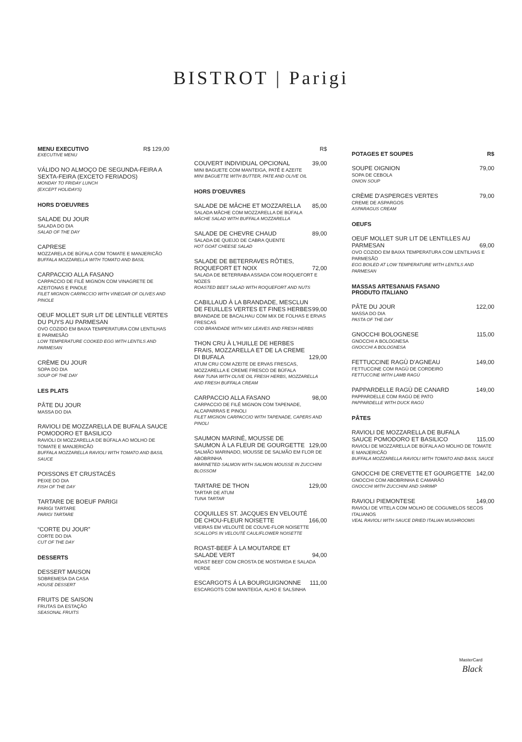BISTROT | Parigi
MENU EXECUTIVO R$ 129,00
EXECUTIVE MENU
VÁLIDO NO ALMOÇO DE SEGUNDA-FEIRA A SEXTA-FEIRA (EXCETO FERIADOS)
MONDAY TO FRIDAY LUNCH
(EXCEPT HOLIDAYS)
HORS D'OEUVRES
SALADE DU JOUR
SALADA DO DIA
SALAD OF THE DAY
CAPRESE
MOZZARELA DE BÚFALA COM TOMATE E MANJERICÃO
BUFFALA MOZZARELLA WITH TOMATO AND BASIL
CARPACCIO ALLA FASANO
CARPACCIO DE FILÉ MIGNON COM VINAGRETE DE AZEITONAS E PINOLE
FILET MIGNON CARPACCIO WITH VINEGAR OF OLIVES AND PINOLE
OEUF MOLLET SUR LIT DE LENTILLE VERTES DU PUYS AU PARMESAN
OVO COZIDO EM BAIXA TEMPERATURA COM LENTILHAS E PARMESÃO
LOW TEMPERATURE COOKED EGG WITH LENTILS AND PARMESAN
CRÈME DU JOUR
SOPA DO DIA
SOUP OF THE DAY
LES PLATS
PÂTE DU JOUR
MASSA DO DIA
RAVIOLI DE MOZZARELLA DE BUFALA SAUCE POMODORO ET BASILICO
RAVIOLI DI MOZZARELLA DE BÚFALA AO MOLHO DE TOMATE E MANJERICÃO
BUFFALA MOZZARELLA RAVIOLI WITH TOMATO AND BASIL SAUCE
POISSONS ET CRUSTACÉS
PEIXE DO DIA
FISH OF THE DAY
TARTARE DE BOEUF PARIGI
PARIGI TARTARE
PARIGI TARTARE
“CORTE DU JOUR”
CORTE DO DIA
CUT OF THE DAY
DESSERTS
DESSERT MAISON
SOBREMESA DA CASA
HOUSE DESSERT
FRUITS DE SAISON
FRUTAS DA ESTAÇÃO
SEASONAL FRUITS
R$
COUVERT INDIVIDUAL OPCIONAL 39,00
MINI BAGUETE COM MANTEIGA, PATÊ E AZEITE
MINI BAGUETTE WITH BUTTER, PATE AND OLIVE OIL
HORS D'OEUVRES
SALADE DE MÂCHE ET MOZZARELLA 85,00
SALADA MÂCHE COM MOZZARELLA DE BÚFALA
MÂCHE SALAD WITH BUFFALA MOZZARELLA
SALADE DE CHEVRE CHAUD 89,00
SALADA DE QUEIJO DE CABRA QUENTE
HOT GOAT CHEESE SALAD
SALADE DE BETERRAVES RÔTIES, ROQUEFORT ET NOIX 72,00
SALADA DE BETERRABA ASSADA COM ROQUEFORT E NOZES
ROASTED BEET SALAD WITH ROQUEFORT AND NUTS
CABILLAUD À LA BRANDADE, MESCLUN DE FEUILLES VERTES ET FINES HERBES 99,00
BRANDADE DE BACALHAU COM MIX DE FOLHAS E ERVAS FRESCAS
COD BRANDADE WITH MIX LEAVES AND FRESH HERBS
THON CRU À L'HUILLE DE HERBES FRAIS, MOZZARELLA ET DE LA CREME DI BUFALA 129,00
ATUM CRU COM AZEITE DE ERVAS FRESCAS, MOZZARELLA E CREME FRESCO DE BÚFALA
RAW TUNA WITH OLIVE OIL FRESH HERBS, MOZZARELLA AND FRESH BUFFALA CREAM
CARPACCIO ALLA FASANO 98,00
CARPACCIO DE FILÉ MIGNON COM TAPENADE, ALCAPARRAS E PINOLI
FILET MIGNON CARPACCIO WITH TAPENADE, CAPERS AND PINOLI
SAUMON MARINÉ, MOUSSE DE SAUMON À LA FLEUR DE GOURGETTE 129,00
SALMÃO MARINADO, MOUSSE DE SALMÃO EM FLOR DE ABOBRINHA
MARINETED SALMON WITH SALMON MOUSSE IN ZUCCHINI BLOSSOM
TARTARE DE THON 129,00
TARTAR DE ATUM
TUNA TARTAR
COQUILLES ST. JACQUES EN VELOUTÉ DE CHOU-FLEUR NOISETTE 166,00
VIEIRAS EM VELOUTÉ DE COUVE-FLOR NOISETTE
SCALLOPS IN VELOUTÉ CAULIFLOWER NOISETTE
ROAST-BEEF À LA MOUTARDE ET SALADE VERT 94,00
ROAST BEEF COM CROSTA DE MOSTARDA E SALADA VERDE
ESCARGOTS Á LA BOURGUIGNONNE 111,00
ESCARGOTS COM MANTEIGA, ALHO E SALSINHA
POTAGES ET SOUPES R$
SOUPE OIGNION 79,00
SOPA DE CEBOLA
ONION SOUP
CRÈME D'ASPERGES VERTES 79,00
CREME DE ASPARGOS
ASPARAGUS CREAM
OEUFS
OEUF MOLLET SUR LIT DE LENTILLES AU PARMESAN 69,00
OVO COZIDO EM BAIXA TEMPERATURA COM LENTILHAS E PARMESÃO
EGG BOILED AT LOW TEMPERATURE WITH LENTILS AND PARMESAN
MASSAS ARTESANAIS FASANO
PRODUTO ITALIANO
PÂTE DU JOUR 122,00
MASSA DO DIA
PASTA OF THE DAY
GNOCCHI BOLOGNESE 115,00
GNOCCHI A BOLOGNESA
GNOCCHI A BOLOGNESA
FETTUCCINE RAGÙ D'AGNEAU 149,00
FETTUCCINE COM RAGÙ DE CORDEIRO
FETTUCCINE WITH LAMB RAGÙ
PAPPARDELLE RAGÙ DE CANARD 149,00
PAPPARDELLE COM RAGÙ DE PATO
PAPPARDELLE WITH DUCK RAGÙ
PÂTES
RAVIOLI DE MOZZARELLA DE BUFALA SAUCE POMODORO ET BASILICO 115,00
RAVIOLI DE MOZZARELLA DE BÚFALA AO MOLHO DE TOMATE E MANJERICÃO
BUFFALA MOZZARELLA RAVIOLI WITH TOMATO AND BASIL SAUCE
GNOCCHI DE CREVETTE ET GOURGETTE 142,00
GNOCCHI COM ABOBRINHA E CAMARÃO
GNOCCHI WITH ZUCCHINI AND SHRIMP
RAVIOLI PIEMONTESE 149,00
RAVIOLI DE VITELA COM MOLHO DE COGUMELOS SECOS ITALIANOS
VEAL RAVIOLI WITH SAUCE DRIED ITALIAN MUSHROOMS
MasterCard
Black